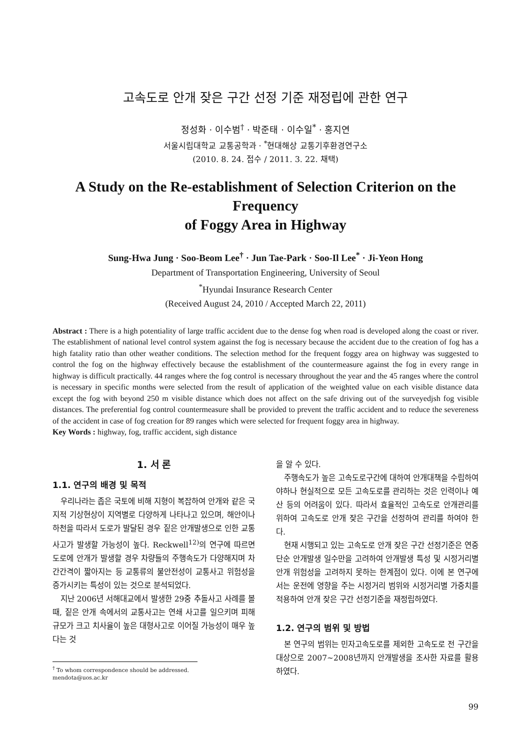고속도로 안개 잦은 구간 선정 기준 재정립에 관한 연구
정성화 · 이수범<sup>†</sup> · 박준태 · 이수일<sup>*</sup> · 홍지연
서울시립대학교 교통공학과 · <sup>*</sup>현대해상 교통기후환경연구소
(2010. 8. 24. 접수 / 2011. 3. 22. 채택)
A Study on the Re-establishment of Selection Criterion on the Frequency
of Foggy Area in Highway
Sung-Hwa Jung · Soo-Beom Lee<sup>†</sup> · Jun Tae-Park · Soo-Il Lee<sup>*</sup> · Ji-Yeon Hong
Department of Transportation Engineering, University of Seoul
<sup>*</sup> Hyundai Insurance Research Center
(Received August 24, 2010 / Accepted March 22, 2011)
Abstract : There is a high potentiality of large traffic accident due to the dense fog when road is developed along the coast or river. The establishment of national level control system against the fog is necessary because the accident due to the creation of fog has a high fatality ratio than other weather conditions. The selection method for the frequent foggy area on highway was suggested to control the fog on the highway effectively because the establishment of the countermeasure against the fog in every range in highway is difficult practically. 44 ranges where the fog control is necessary throughout the year and the 45 ranges where the control is necessary in specific months were selected from the result of application of the weighted value on each visible distance data except the fog with beyond 250 m visible distance which does not affect on the safe driving out of the surveyedjsh fog visible distances. The preferential fog control countermeasure shall be provided to prevent the traffic accident and to reduce the severeness of the accident in case of fog creation for 89 ranges which were selected for frequent foggy area in highway.
Key Words : highway, fog, traffic accident, sigh distance
1. 서 론
1.1. 연구의 배경 및 목적
우리나라는 좁은 국토에 비해 지형이 복잡하여 안개와 같은 국지적 기상현상이 지역별로 다양하게 나타나고 있으며, 해안이나 하천을 따라서 도로가 발달된 경우 짙은 안개발생으로 인한 교통사고가 발생할 가능성이 높다. Reckwell<sup>12)</sup>의 연구에 따르면 도로에 안개가 발생할 경우 차량들의 주행속도가 다양해지며 차간간격이 짧아지는 등 교통류의 불안전성이 교통사고 위험성을 증가시키는 특성이 있는 것으로 분석되었다.
지난 2006년 서해대교에서 발생한 29중 추돌사고 사례를 볼 때, 짙은 안개 속에서의 교통사고는 연쇄 사고를 일으키며 피해규모가 크고 치사율이 높은 대형사고로 이어질 가능성이 매우 높다는 것
<sup>†</sup> To whom correspondence should be addressed.
mendota@uos.ac.kr
을 알 수 있다.
주행속도가 높은 고속도로구간에 대하여 안개대책을 수립하여야하나 현실적으로 모든 고속도로를 관리하는 것은 인력이나 예산 등의 어려움이 있다. 따라서 효율적인 고속도로 안개관리를 위하여 고속도로 안개 잦은 구간을 선정하여 관리를 하여야 한다.
현재 시행되고 있는 고속도로 안개 잦은 구간 선정기준은 연중 단순 안개발생 일수만을 고려하여 안개발생 특성 및 시정거리별 안개 위험성을 고려하지 못하는 한계점이 있다. 이에 본 연구에서는 운전에 영향을 주는 시정거리 범위와 시정거리별 가중치를 적용하여 안개 잦은 구간 선정기준을 재정립하였다.
1.2. 연구의 범위 및 방법
본 연구의 범위는 민자고속도로를 제외한 고속도로 전 구간을 대상으로 2007~2008년까지 안개발생을 조사한 자료를 활용하였다.
99